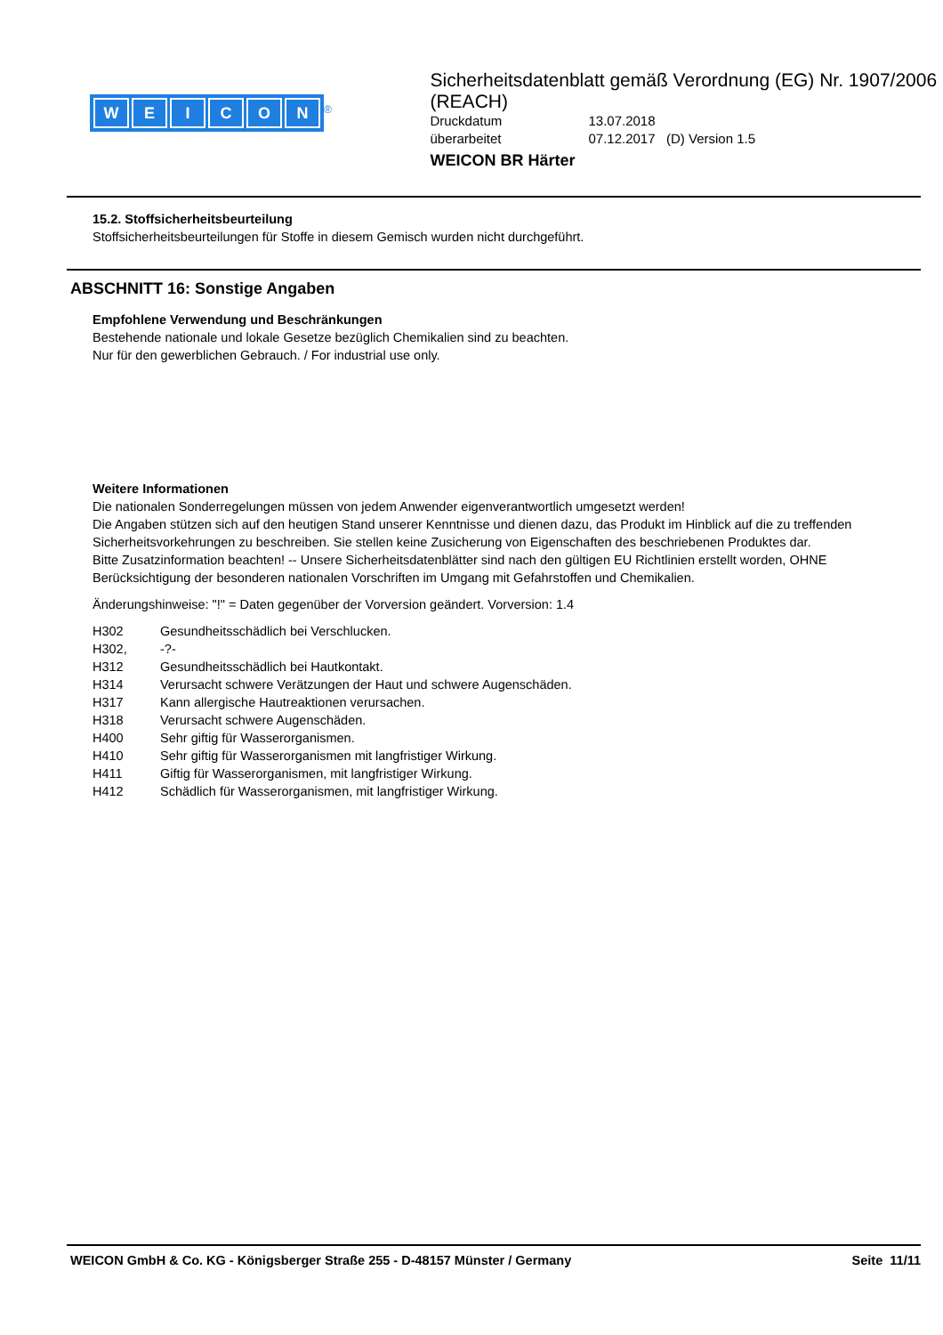WEICON
<sup>®</sup>
Sicherheitsdatenblatt gemäß Verordnung (EG) Nr. 1907/2006 (REACH)
Druckdatum 13.07.2018
überarbeitet 07.12.2017 (D) Version 1.5
WEICON BR Härter
15.2. Stoffsicherheitsbeurteilung
Stoffsicherheitsbeurteilungen für Stoffe in diesem Gemisch wurden nicht durchgeführt.
ABSCHNITT 16: Sonstige Angaben
Empfohlene Verwendung und Beschränkungen
Bestehende nationale und lokale Gesetze bezüglich Chemikalien sind zu beachten.
Nur für den gewerblichen Gebrauch. / For industrial use only.
Weitere Informationen
Die nationalen Sonderregelungen müssen von jedem Anwender eigenverantwortlich umgesetzt werden!
Die Angaben stützen sich auf den heutigen Stand unserer Kenntnisse und dienen dazu, das Produkt im Hinblick auf die zu treffenden Sicherheitsvorkehrungen zu beschreiben. Sie stellen keine Zusicherung von Eigenschaften des beschriebenen Produktes dar.
Bitte Zusatzinformation beachten! -- Unsere Sicherheitsdatenblätter sind nach den gültigen EU Richtlinien erstellt worden, OHNE Berücksichtigung der besonderen nationalen Vorschriften im Umgang mit Gefahrstoffen und Chemikalien.
Änderungshinweise: "!" = Daten gegenüber der Vorversion geändert. Vorversion: 1.4
H302 Gesundheitsschädlich bei Verschlucken.
H302, -?-
H312 Gesundheitsschädlich bei Hautkontakt.
H314 Verursacht schwere Verätzungen der Haut und schwere Augenschäden.
H317 Kann allergische Hautreaktionen verursachen.
H318 Verursacht schwere Augenschäden.
H400 Sehr giftig für Wasserorganismen.
H410 Sehr giftig für Wasserorganismen mit langfristiger Wirkung.
H411 Giftig für Wasserorganismen, mit langfristiger Wirkung.
H412 Schädlich für Wasserorganismen, mit langfristiger Wirkung.
WEICON GmbH & Co. KG - Königsberger Straße 255 - D-48157 Münster / Germany Seite 11/11